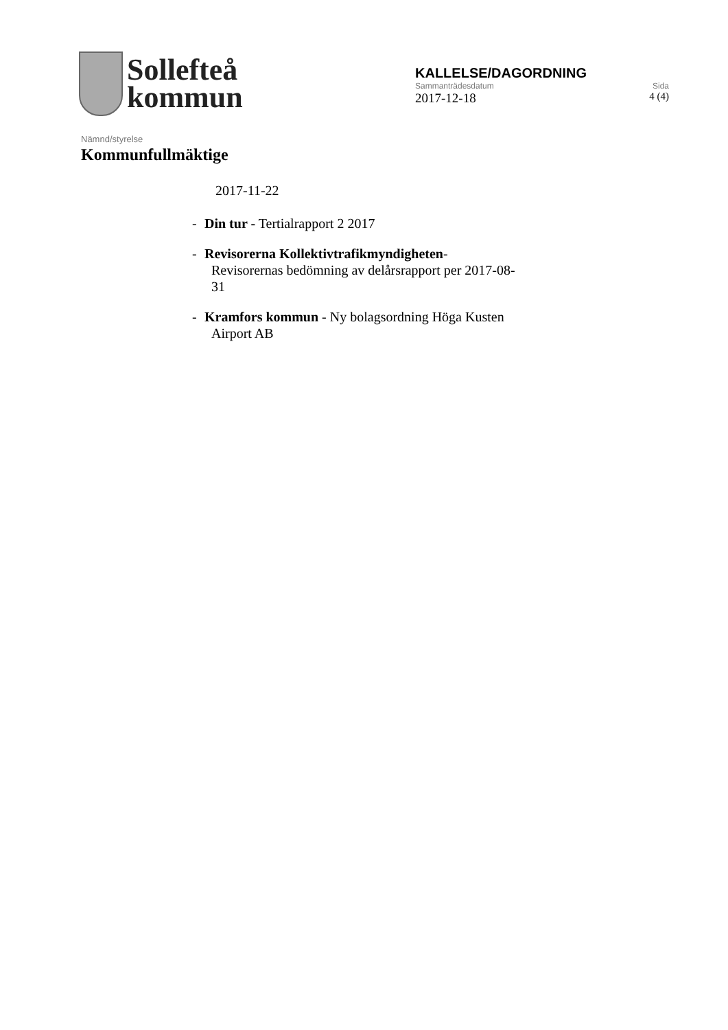Sollefteå
kommun
KALLELSE/DAGORDNING
Sammanträdesdatum Sida
2017-12-18 4 (4)
Nämnd/styrelse
Kommunfullmäktige
2017-11-22
- Din tur - Tertialrapport 2 2017
- Revisorerna Kollektivtrafikmyndigheten-
Revisorernas bedömning av delårsrapport per 2017-08-
31
- Kramfors kommun - Ny bolagsordning Höga Kusten
Airport AB